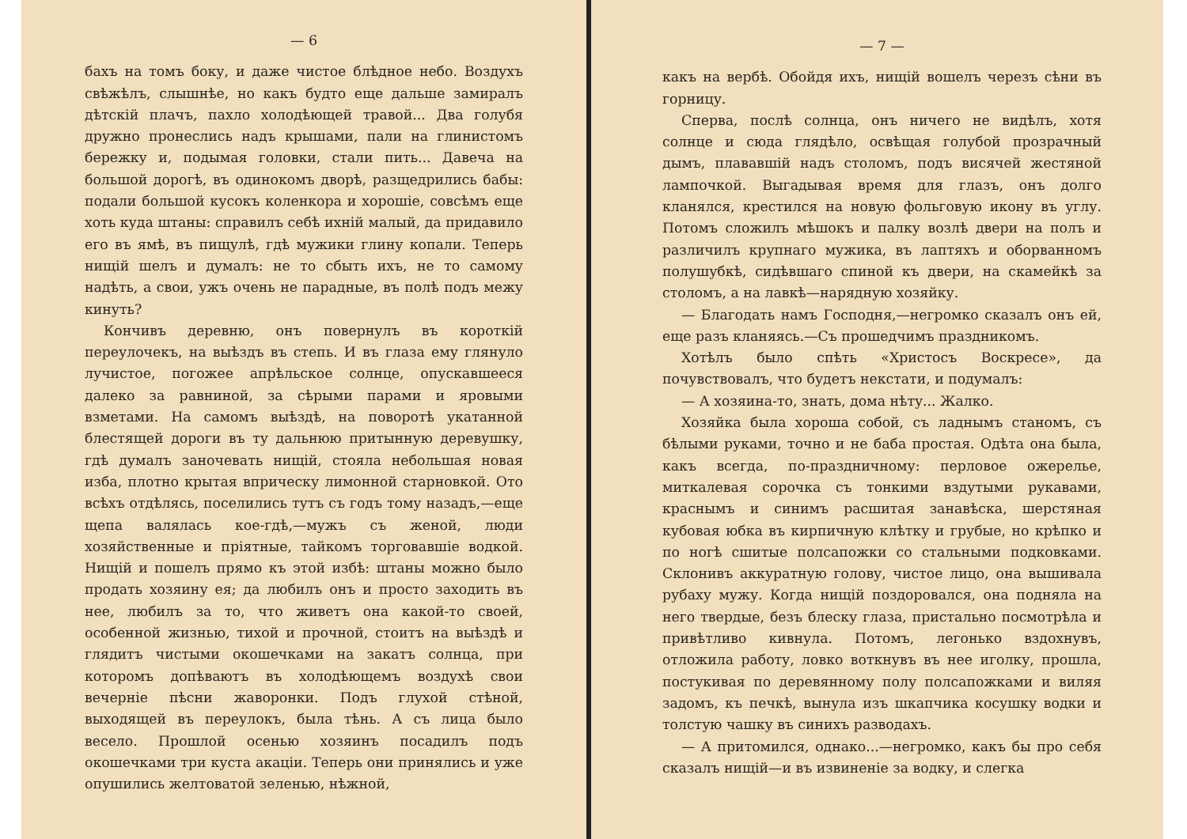— 6
бахъ на томъ боку, и даже чистое блѣдное небо. Воздухъ свѣжѣлъ, слышнѣе, но какъ будто еще дальше замиралъ дѣтскій плачъ, пахло холодѣющей травой... Два голубя дружно пронеслись надъ крышами, пали на глинистомъ бережку и, подымая головки, стали пить... Давеча на большой дорогѣ, въ одинокомъ дворѣ, разщедрились бабы: подали большой кусокъ коленкора и хорошіе, совсѣмъ еще хоть куда штаны: справилъ себѣ ихній малый, да придавило его въ ямѣ, въ пищулѣ, гдѣ мужики глину копали. Теперь нищій шелъ и думалъ: не то сбыть ихъ, не то самому надѣть, а свои, ужъ очень не парадные, въ полѣ подъ межу кинуть?
Кончивъ деревню, онъ повернулъ въ короткій переулочекъ, на выѣздъ въ степь. И въ глаза ему глянуло лучистое, погожее апрѣльское солнце, опускавшееся далеко за равниной, за сѣрыми парами и яровыми взметами. На самомъ выѣздѣ, на поворотѣ укатанной блестящей дороги въ ту дальнюю притынную деревушку, гдѣ думалъ заночевать нищій, стояла небольшая новая изба, плотно крытая вприческу лимонной старновкой. Ото всѣхъ отдѣлясь, поселились тутъ съ годъ тому назадъ,—еще щепа валялась кое-гдѣ,—мужъ съ женой, люди хозяйственные и пріятные, тайкомъ торговавшіе водкой. Нищій и пошелъ прямо къ этой избѣ: штаны можно было продать хозяину ея; да любилъ онъ и просто заходить въ нее, любилъ за то, что живетъ она какой-то своей, особенной жизнью, тихой и прочной, стоитъ на выѣздѣ и глядитъ чистыми окошечками на закатъ солнца, при которомъ допѣваютъ въ холодѣющемъ воздухѣ свои вечерніе пѣсни жаворонки. Подъ глухой стѣной, выходящей въ переулокъ, была тѣнь. А съ лица было весело. Прошлой осенью хозяинъ посадилъ подъ окошечками три куста акацiи. Теперь они принялись и уже опушились желтоватой зеленью, нѣжной,
— 7 —
какъ на вербѣ. Обойдя ихъ, нищій вошелъ черезъ сѣни въ горницу.
Сперва, послѣ солнца, онъ ничего не видѣлъ, хотя солнце и сюда глядѣло, освѣщая голубой прозрачный дымъ, плававшій надъ столомъ, подъ висячей жестяной лампочкой. Выгадывая время для глазъ, онъ долго кланялся, крестился на новую фольговую икону въ углу. Потомъ сложилъ мѣшокъ и палку возлѣ двери на полъ и различилъ крупнаго мужика, въ лаптяхъ и оборванномъ полушубкѣ, сидѣвшаго спиной къ двери, на скамейкѣ за столомъ, а на лавкѣ—нарядную хозяйку.
— Благодать намъ Господня,—негромко сказалъ онъ ей, еще разъ кланяясь.—Съ прошедчимъ праздникомъ.
Хотѣлъ было спѣть «Христосъ Воскресе», да почувствовалъ, что будетъ некстати, и подумалъ:
— А хозяина-то, знать, дома нѣту... Жалко.
Хозяйка была хороша собой, съ ладнымъ станомъ, съ бѣлыми руками, точно и не баба простая. Одѣта она была, какъ всегда, по-праздничному: перловое ожерелье, миткалевая сорочка съ тонкими вздутыми рукавами, краснымъ и синимъ расшитая занавѣска, шерстяная кубовая юбка въ кирпичную клѣтку и грубые, но крѣпко и по ногѣ сшитые полсапожки со стальными подковками. Склонивъ аккуратную голову, чистое лицо, она вышивала рубаху мужу. Когда нищій поздоровался, она подняла на него твердые, безъ блеску глаза, пристально посмотрѣла и привѣтливо кивнула. Потомъ, легонько вздохнувъ, отложила работу, ловко воткнувъ въ нее иголку, прошла, постукивая по деревянному полу полсапожками и виляя задомъ, къ печкѣ, вынула изъ шкапчика косушку водки и толстую чашку въ синихъ разводахъ.
— А притомился, однако...—негромко, какъ бы про себя сказалъ нищій—и въ извиненіе за водку, и слегка